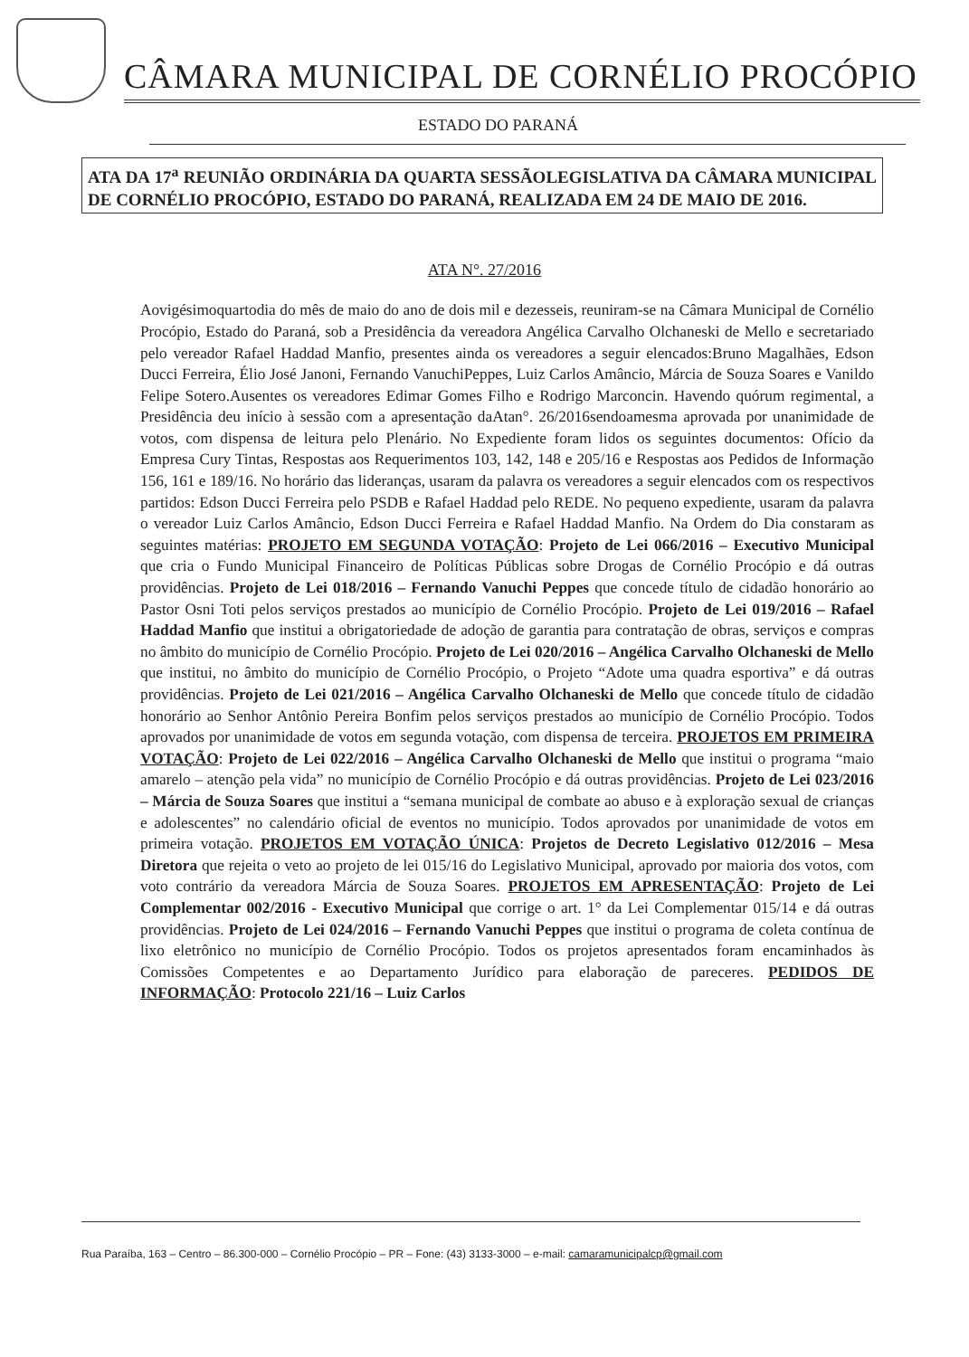CÂMARA MUNICIPAL DE CORNÉLIO PROCÓPIO
ESTADO DO PARANÁ
ATA DA 17<sup>a</sup> REUNIÃO ORDINÁRIA DA QUARTA SESSÃOLEGISLATIVA DA CÂMARA MUNICIPAL DE CORNÉLIO PROCÓPIO, ESTADO DO PARANÁ, REALIZADA EM 24 DE MAIO DE 2016.
ATA N°. 27/2016
Aovigésimoquartodia do mês de maio do ano de dois mil e dezesseis, reuniram-se na Câmara Municipal de Cornélio Procópio, Estado do Paraná, sob a Presidência da vereadora Angélica Carvalho Olchaneski de Mello e secretariado pelo vereador Rafael Haddad Manfio, presentes ainda os vereadores a seguir elencados:Bruno Magalhães, Edson Ducci Ferreira, Élio José Janoni, Fernando VanuchiPeppes, Luiz Carlos Amâncio, Márcia de Souza Soares e Vanildo Felipe Sotero.Ausentes os vereadores Edimar Gomes Filho e Rodrigo Marconcin. Havendo quórum regimental, a Presidência deu início à sessão com a apresentação daAtan°. 26/2016sendoamesma aprovada por unanimidade de votos, com dispensa de leitura pelo Plenário. No Expediente foram lidos os seguintes documentos: Ofício da Empresa Cury Tintas, Respostas aos Requerimentos 103, 142, 148 e 205/16 e Respostas aos Pedidos de Informação 156, 161 e 189/16. No horário das lideranças, usaram da palavra os vereadores a seguir elencados com os respectivos partidos: Edson Ducci Ferreira pelo PSDB e Rafael Haddad pelo REDE. No pequeno expediente, usaram da palavra o vereador Luiz Carlos Amâncio, Edson Ducci Ferreira e Rafael Haddad Manfio. Na Ordem do Dia constaram as seguintes matérias: PROJETO EM SEGUNDA VOTAÇÃO: Projeto de Lei 066/2016 – Executivo Municipal que cria o Fundo Municipal Financeiro de Políticas Públicas sobre Drogas de Cornélio Procópio e dá outras providências. Projeto de Lei 018/2016 – Fernando Vanuchi Peppes que concede título de cidadão honorário ao Pastor Osni Toti pelos serviços prestados ao município de Cornélio Procópio. Projeto de Lei 019/2016 – Rafael Haddad Manfio que institui a obrigatoriedade de adoção de garantia para contratação de obras, serviços e compras no âmbito do município de Cornélio Procópio. Projeto de Lei 020/2016 – Angélica Carvalho Olchaneski de Mello que institui, no âmbito do município de Cornélio Procópio, o Projeto “Adote uma quadra esportiva” e dá outras providências. Projeto de Lei 021/2016 – Angélica Carvalho Olchaneski de Mello que concede título de cidadão honorário ao Senhor Antônio Pereira Bonfim pelos serviços prestados ao município de Cornélio Procópio. Todos aprovados por unanimidade de votos em segunda votação, com dispensa de terceira. PROJETOS EM PRIMEIRA VOTAÇÃO: Projeto de Lei 022/2016 – Angélica Carvalho Olchaneski de Mello que institui o programa “maio amarelo – atenção pela vida” no município de Cornélio Procópio e dá outras providências. Projeto de Lei 023/2016 – Márcia de Souza Soares que institui a “semana municipal de combate ao abuso e à exploração sexual de crianças e adolescentes” no calendário oficial de eventos no município. Todos aprovados por unanimidade de votos em primeira votação. PROJETOS EM VOTAÇÃO ÚNICA: Projetos de Decreto Legislativo 012/2016 – Mesa Diretora que rejeita o veto ao projeto de lei 015/16 do Legislativo Municipal, aprovado por maioria dos votos, com voto contrário da vereadora Márcia de Souza Soares. PROJETOS EM APRESENTAÇÃO: Projeto de Lei Complementar 002/2016 - Executivo Municipal que corrige o art. 1° da Lei Complementar 015/14 e dá outras providências. Projeto de Lei 024/2016 – Fernando Vanuchi Peppes que institui o programa de coleta contínua de lixo eletrônico no município de Cornélio Procópio. Todos os projetos apresentados foram encaminhados às Comissões Competentes e ao Departamento Jurídico para elaboração de pareceres. PEDIDOS DE INFORMAÇÃO: Protocolo 221/16 – Luiz Carlos
Rua Paraíba, 163 – Centro – 86.300-000 – Cornélio Procópio – PR – Fone: (43) 3133-3000 – e-mail: camaramunicipalcp@gmail.com